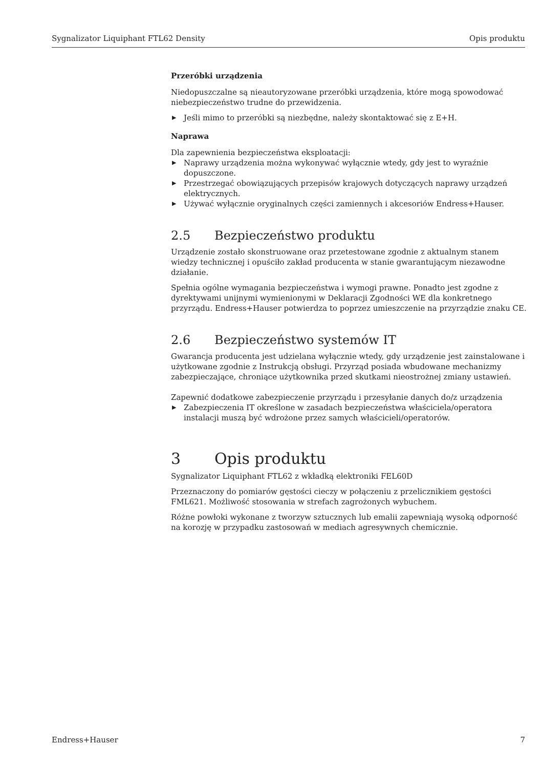Sygnalizator Liquiphant FTL62 Density Opis produktu
Przeróbki urządzenia
Niedopuszczalne są nieautoryzowane przeróbki urządzenia, które mogą spowodować niebezpieczeństwo trudne do przewidzenia.
▶ Jeśli mimo to przeróbki są niezbędne, należy skontaktować się z E+H.
Naprawa
Dla zapewnienia bezpieczeństwa eksploatacji:
▶ Naprawy urządzenia można wykonywać wyłącznie wtedy, gdy jest to wyraźnie dopuszczone.
▶ Przestrzegać obowiązujących przepisów krajowych dotyczących naprawy urządzeń elektrycznych.
▶ Używać wyłącznie oryginalnych części zamiennych i akcesoriów Endress+Hauser.
2.5 Bezpieczeństwo produktu
Urządzenie zostało skonstruowane oraz przetestowane zgodnie z aktualnym stanem wiedzy technicznej i opuściło zakład producenta w stanie gwarantującym niezawodne działanie.
Spełnia ogólne wymagania bezpieczeństwa i wymogi prawne. Ponadto jest zgodne z dyrektywami unijnymi wymienionymi w Deklaracji Zgodności WE dla konkretnego przyrządu. Endress+Hauser potwierdza to poprzez umieszczenie na przyrządzie znaku CE.
2.6 Bezpieczeństwo systemów IT
Gwarancja producenta jest udzielana wyłącznie wtedy, gdy urządzenie jest zainstalowane i użytkowane zgodnie z Instrukcją obsługi. Przyrząd posiada wbudowane mechanizmy zabezpieczające, chroniące użytkownika przed skutkami nieostrożnej zmiany ustawień.
Zapewnić dodatkowe zabezpieczenie przyrządu i przesyłanie danych do/z urządzenia
▶ Zabezpieczenia IT określone w zasadach bezpieczeństwa właściciela/operatora instalacji muszą być wdrożone przez samych właścicieli/operatorów.
3 Opis produktu
Sygnalizator Liquiphant FTL62 z wkładką elektroniki FEL60D
Przeznaczony do pomiarów gęstości cieczy w połączeniu z przelicznikiem gęstości FML621. Możliwość stosowania w strefach zagrożonych wybuchem.
Różne powłoki wykonane z tworzyw sztucznych lub emalii zapewniają wysoką odporność na korozję w przypadku zastosowań w mediach agresywnych chemicznie.
Endress+Hauser 7